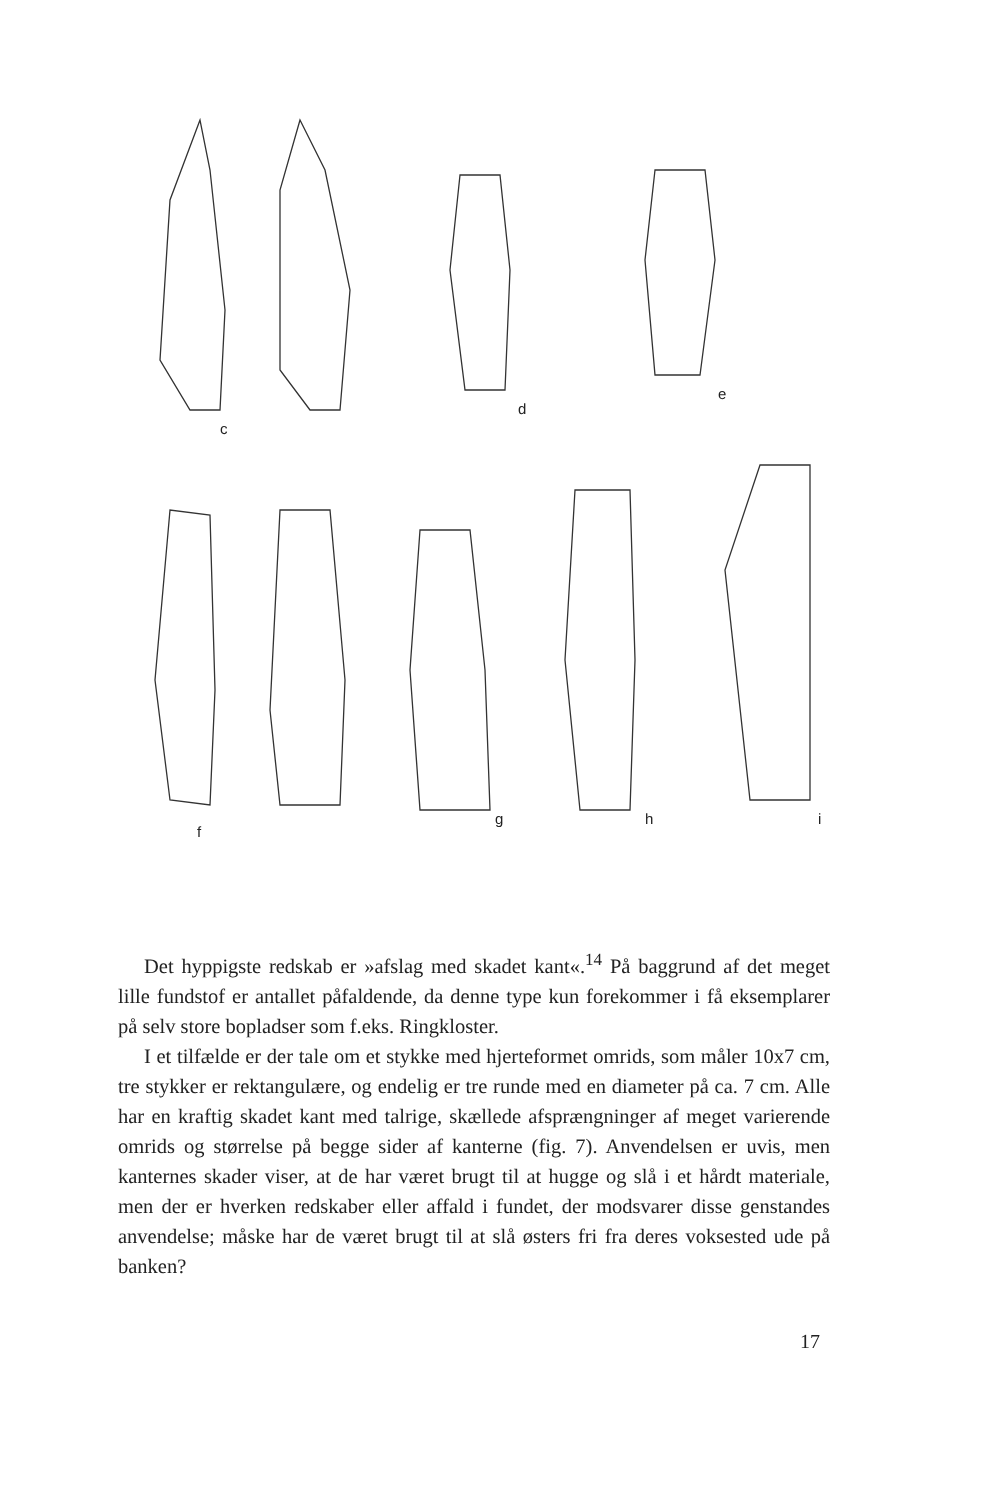c
d
e
f
g h i
Det hyppigste redskab er »afslag med skadet kant«.<sup>14</sup> På baggrund af det meget lille fundstof er antallet påfaldende, da denne type kun forekommer i få eksemplarer på selv store bopladser som f.eks. Ringkloster.
I et tilfælde er der tale om et stykke med hjerteformet omrids, som måler 10x7 cm, tre stykker er rektangulære, og endelig er tre runde med en diameter på ca. 7 cm. Alle har en kraftig skadet kant med talrige, skællede afsprængninger af meget varierende omrids og størrelse på begge sider af kanterne (fig. 7). Anvendelsen er uvis, men kanternes skader viser, at de har været brugt til at hugge og slå i et hårdt materiale, men der er hverken redskaber eller affald i fundet, der modsvarer disse genstandes anvendelse; måske har de været brugt til at slå østers fri fra deres voksested ude på banken?
17